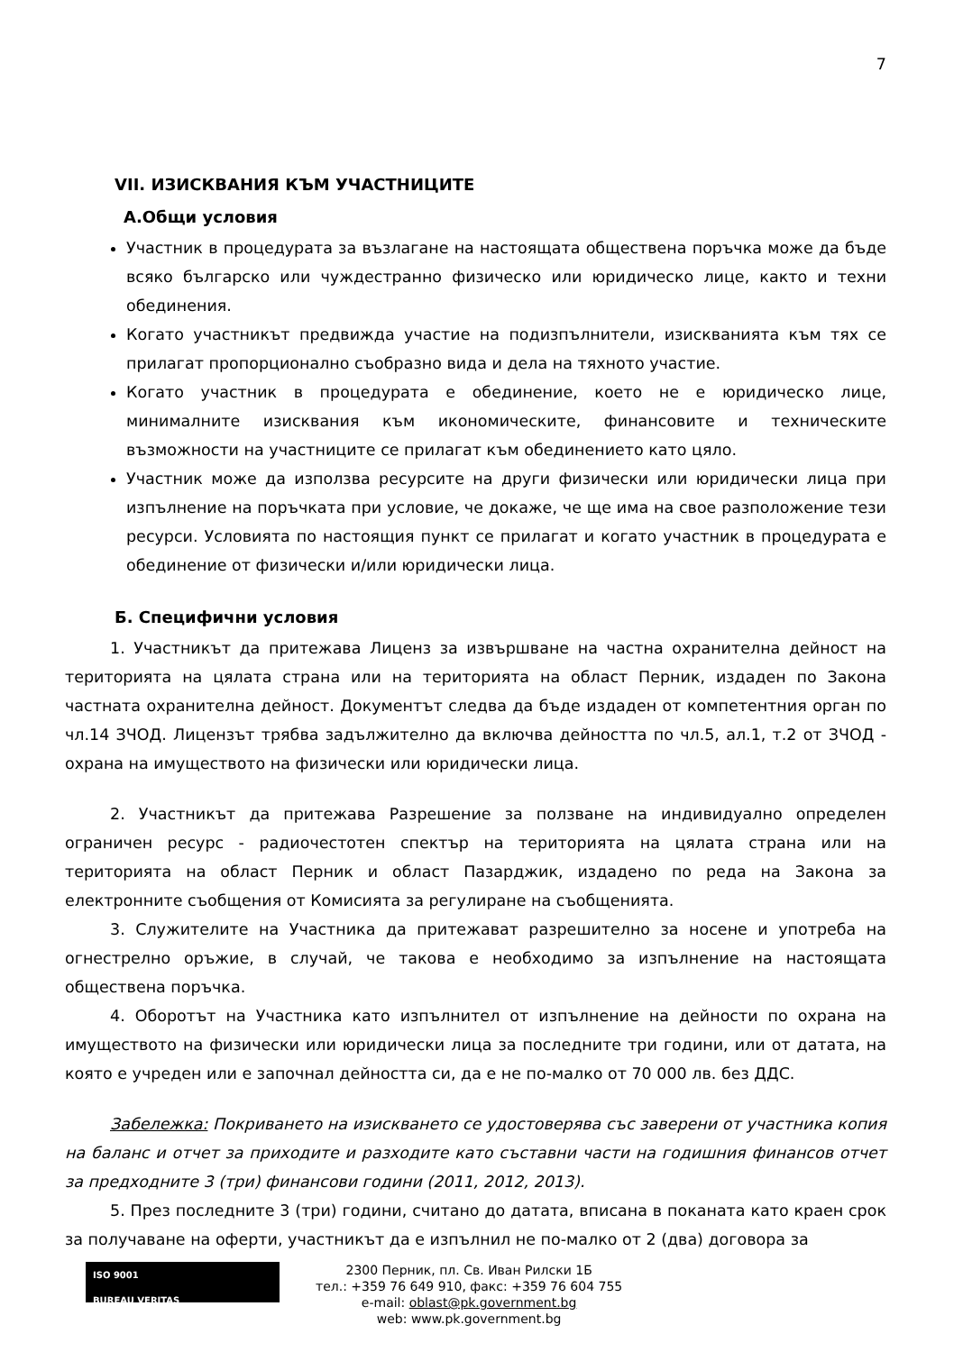7
VII. ИЗИСКВАНИЯ КЪМ УЧАСТНИЦИТЕ
А.Общи условия
Участник в процедурата за възлагане на настоящата обществена поръчка може да бъде всяко българско или чуждестранно физическо или юридическо лице, както и техни обединения.
Когато участникът предвижда участие на подизпълнители, изискванията към тях се прилагат пропорционално съобразно вида и дела на тяхното участие.
Когато участник в процедурата е обединение, което не е юридическо лице, минималните изисквания към икономическите, финансовите и техническите възможности на участниците се прилагат към обединението като цяло.
Участник може да използва ресурсите на други физически или юридически лица при изпълнение на поръчката при условие, че докаже, че ще има на свое разположение тези ресурси. Условията по настоящия пункт се прилагат и когато участник в процедурата е обединение от физически и/или юридически лица.
Б. Специфични условия
1. Участникът да притежава Лиценз за извършване на частна охранителна дейност на територията на цялата страна или на територията на област Перник, издаден по Закона частната охранителна дейност. Документът следва да бъде издаден от компетентния орган по чл.14 ЗЧОД. Лицензът трябва задължително да включва дейността по чл.5, ал.1, т.2 от ЗЧОД - охрана на имуществото на физически или юридически лица.
2. Участникът да притежава Разрешение за ползване на индивидуално определен ограничен ресурс - радиочестотен спектър на територията на цялата страна или на територията на област Перник и област Пазарджик, издадено по реда на Закона за електронните съобщения от Комисията за регулиране на съобщенията.
3. Служителите на Участника да притежават разрешително за носене и употреба на огнестрелно оръжие, в случай, че такова е необходимо за изпълнение на настоящата обществена поръчка.
4. Оборотът на Участника като изпълнител от изпълнение на дейности по охрана на имуществото на физически или юридически лица за последните три години, или от датата, на която е учреден или е започнал дейността си, да е не по-малко от 70 000 лв. без ДДС.
Забележка: Покриването на изискването се удостоверява със заверени от участника копия на баланс и отчет за приходите и разходите като съставни части на годишния финансов отчет за предходните 3 (три) финансови години (2011, 2012, 2013).
5. През последните 3 (три) години, считано до датата, вписана в поканата като краен срок за получаване на оферти, участникът да е изпълнил не по-малко от 2 (два) договора за
ISO 9001
BUREAU VERITAS
2300 Перник, пл. Св. Иван Рилски 1Б
тел.: +359 76 649 910, факс: +359 76 604 755
e-mail: oblast@pk.government.bg
web: www.pk.government.bg